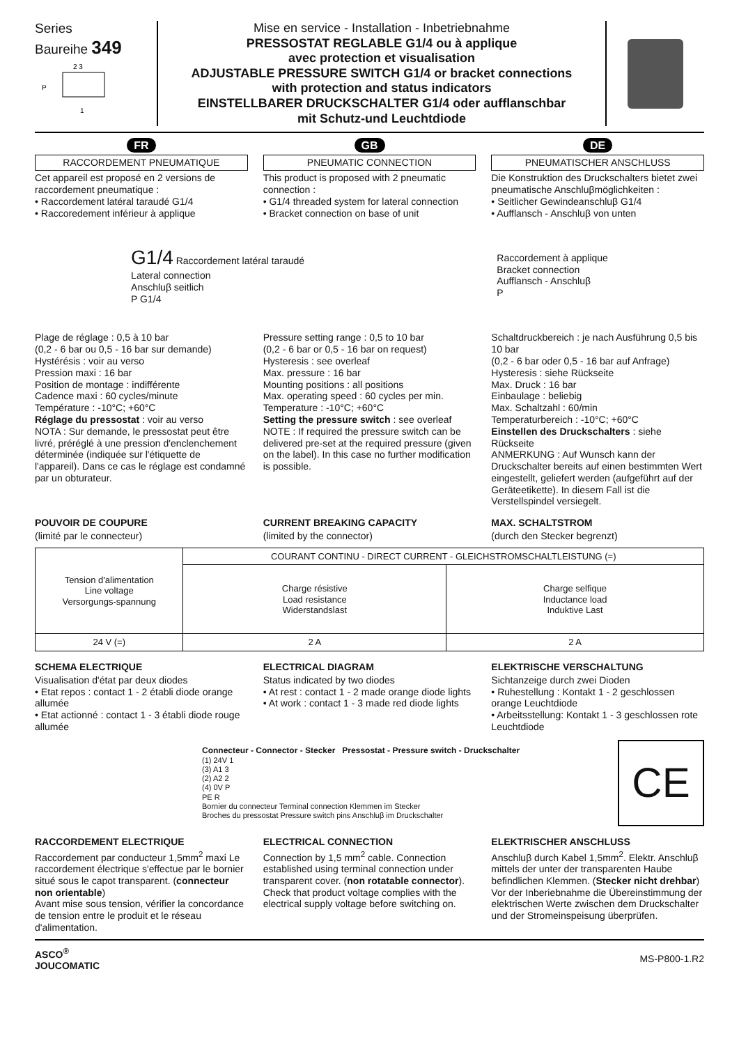Series
Baureihe 349
P
2 3
1
Mise en service - Installation - Inbetriebnahme
PRESSOSTAT REGLABLE G1/4 ou à applique
avec protection et visualisation
ADJUSTABLE PRESSURE SWITCH G1/4 or bracket connections
with protection and status indicators
EINSTELLBARER DRUCKSCHALTER G1/4 oder aufflanschbar
mit Schutz-und Leuchtdiode
FR
RACCORDEMENT PNEUMATIQUE
Cet appareil est proposé en 2 versions de raccordement pneumatique :
• Raccordement latéral taraudé G1/4
• Raccoredement inférieur à applique
GB
PNEUMATIC CONNECTION
This product is proposed with 2 pneumatic connection :
• G1/4 threaded system for lateral connection
• Bracket connection on base of unit
DE
PNEUMATISCHER ANSCHLUSS
Die Konstruktion des Druckschalters bietet zwei pneumatische Anschluβmöglichkeiten :
• Seitlicher Gewindeanschluβ G1/4
• Aufflansch - Anschluβ von unten
G1/4 Raccordement latéral taraudé
Lateral connection
Anschluβ seitlich
P G1/4
Raccordement à applique
Bracket connection
Aufflansch - Anschluβ
P
Plage de réglage : 0,5 à 10 bar
(0,2 - 6 bar ou 0,5 - 16 bar sur demande)
Hystérésis : voir au verso
Pression maxi : 16 bar
Position de montage : indifférente
Cadence maxi : 60 cycles/minute
Température : -10°C; +60°C
Réglage du pressostat : voir au verso
NOTA : Sur demande, le pressostat peut être livré, préréglé à une pression d'enclenchement déterminée (indiquée sur l'étiquette de l'appareil). Dans ce cas le réglage est condamné par un obturateur.
Pressure setting range : 0,5 to 10 bar
(0,2 - 6 bar or 0,5 - 16 bar on request)
Hysteresis : see overleaf
Max. pressure : 16 bar
Mounting positions : all positions
Max. operating speed : 60 cycles per min.
Temperature : -10°C; +60°C
Setting the pressure switch : see overleaf
NOTE : If required the pressure switch can be delivered pre-set at the required pressure (given on the label). In this case no further modification is possible.
Schaltdruckbereich : je nach Ausführung 0,5 bis 10 bar
(0,2 - 6 bar oder 0,5 - 16 bar auf Anfrage)
Hysteresis : siehe Rückseite
Max. Druck : 16 bar
Einbaulage : beliebig
Max. Schaltzahl : 60/min
Temperaturbereich : -10°C; +60°C
Einstellen des Druckschalters : siehe Rückseite
ANMERKUNG : Auf Wunsch kann der Druckschalter bereits auf einen bestimmten Wert eingestellt, geliefert werden (aufgeführt auf der Geräteetikette). In diesem Fall ist die Verstellspindel versiegelt.
POUVOIR DE COUPURE
(limité par le connecteur)
CURRENT BREAKING CAPACITY
(limited by the connector)
MAX. SCHALTSTROM
(durch den Stecker begrenzt)
| Tension d'alimentation Line voltage Versorgungs-spannung | COURANT CONTINU - DIRECT CURRENT - GLEICHSTROMSCHALTLEISTUNG (=) | |
| --- | --- | --- |
| | Charge résistive Load resistance Widerstandslast | Charge selfique Inductance load Induktive Last |
| 24 V (=) | 2 A | 2 A |
SCHEMA ELECTRIQUE
Visualisation d'état par deux diodes
• Etat repos : contact 1 - 2 établi diode orange allumée
• Etat actionné : contact 1 - 3 établi diode rouge allumée
ELECTRICAL DIAGRAM
Status indicated by two diodes
• At rest : contact 1 - 2 made orange diode lights
• At work : contact 1 - 3 made red diode lights
ELEKTRISCHE VERSCHALTUNG
Sichtanzeige durch zwei Dioden
• Ruhestellung : Kontakt 1 - 2 geschlossen orange Leuchtdiode
• Arbeitsstellung: Kontakt 1 - 3 geschlossen rote Leuchtdiode
Connecteur - Connector - Stecker Pressostat - Pressure switch - Druckschalter
(1) 24V 1
(3) A1 3
(2) A2 2
(4) 0V P
PE R
Bornier du connecteur Terminal connection Klemmen im Stecker
Broches du pressostat Pressure switch pins Anschluβ im Druckschalter
CE
RACCORDEMENT ELECTRIQUE
Raccordement par conducteur 1,5mm<sup>2</sup> maxi Le raccordement électrique s'effectue par le bornier situé sous le capot transparent. (connecteur non orientable)
Avant mise sous tension, vérifier la concordance de tension entre le produit et le réseau d'alimentation.
ELECTRICAL CONNECTION
Connection by 1,5 mm<sup>2</sup> cable. Connection established using terminal connection under transparent cover. (non rotatable connector).
Check that product voltage complies with the electrical supply voltage before switching on.
ELEKTRISCHER ANSCHLUSS
Anschluβ durch Kabel 1,5mm<sup>2</sup>. Elektr. Anschluβ mittels der unter der transparenten Haube befindlichen Klemmen. (Stecker nicht drehbar) Vor der Inberiebnahme die Übereinstimmung der elektrischen Werte zwischen dem Druckschalter und der Stromeinspeisung überprüfen.
ASCO<sup>®</sup>
JOUCOMATIC
MS-P800-1.R2